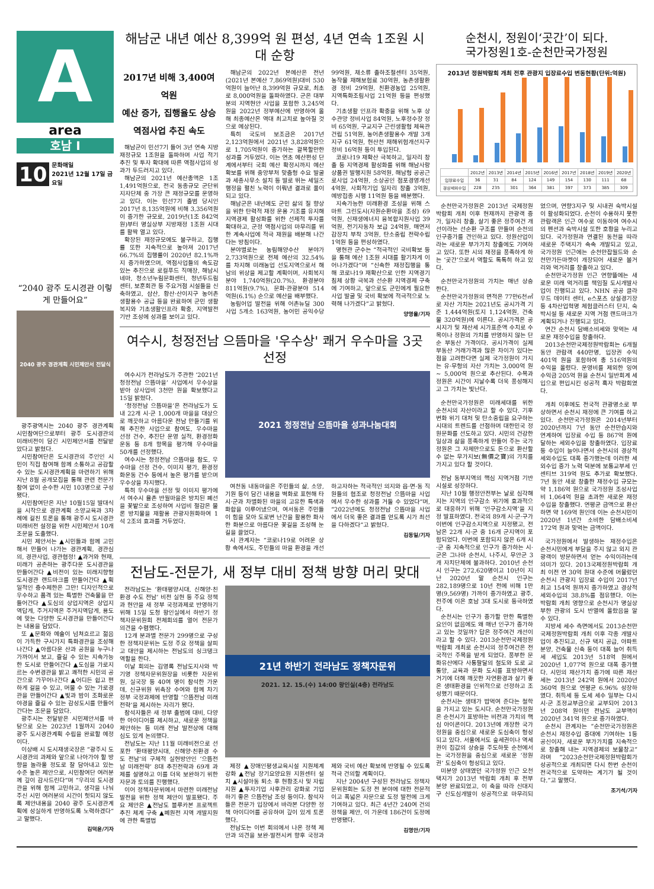A
area
호남 I
10
문화매일
2021년 12월 17일 금요일
“2040 광주 도시경관 이렇게 만들어요”
2040 광주 경관계획 시민제안서 전달식
광주광역시는 2040 광주 경관계획 시민참여단으로부터 광주 도시경관의 미래비전이 담긴 시민제안서를 전달받았다고 밝혔다.
시민참여단은 도시경관의 주인인 시민이 직접 참여해 함께 소통하고 공감할 수 있는 도시경관계획을 마련하기 위해 지난 8월 공개모집을 통해 관련 전문가 참여 없이 순수한 시민 103명으로 구성됐다.
시민참여단은 지난 10월15일 발대식을 시작으로 경관계획 소양교육과 3차례에 걸친 토론을 통해 광주시 도시경관 미래비전 설정을 위한 시민제안서 10개 조문을 도출했다.
시민 제안서는 ▲시민들과 함께 고민해서 만들어 나가는 경관계획, 경관심의, 경관사업, 경관협정! ▲과거와 현재, 미래가 공존하는 광주다운 도시경관을 만들어간다 ▲비전이 있는 미래지향형 도시경관 랜드마크를 만들어간다 ▲획일적인 층수제한은 그만! 디자인적으로 우수하고 품격 있는 특별한 건축물을 만들어간다 ▲도심의 상업지역은 상업지역답게, 주거지역은 주거지역답게, 용도에 맞는 다양한 도시경관을 만들어간다는 내용을 담았다.
또 ▲문화와 예술이 넘쳐흐르고 젊음이 가득한 구시가지 특화경관을 조성해나간다 ▲아름다운 산과 공원을 누구나 가까이서 보고, 즐길 수 있는 지속가능한 도시로 만들어간다 ▲도심을 가로지르는 수변경관을 밝고 쾌적한 시민의 공간으로 가꾸어나간다 ▲어디든 쉽고 편하게 걸을 수 있고, 머물 수 있는 가로경관을 만들어간다 ▲빛과 밤이 조화로운 야경을 즐길 수 있는 감성도시를 만들어간다는 조문을 담았다.
광주시는 전달받은 시민제안서를 바탕으로 오는 2023년 1월까지 2040 광주 도시경관계획 수립을 완료할 예정이다.
이상배 시 도시재생국장은 “광주시 도시경관의 과제와 앞으로 나아가야 할 방향을 놀라울 정도로 잘 담아내고 있는 수준 높은 제안으로, 시민참여단 여러분께 깊이 감사드린다”며 “우리의 도시경관을 위해 함께 고민하고, 생각을 나눠 주신 시민 여러분의 시간이 헛되지 않도록 제안내용을 2040 광주 도시경관계획에 성실하게 반영하도록 노력하겠다”고 말했다.
김덕윤/기자
해남군 내년 예산 8,399억 원 편성, 4년 연속 1조원 시대 순항
2017년 비해 3,400여억원
예산 증가, 집행율도 상승
역점사업 추진 속도
해남군이 민선7기 들어 3년 연속 지방재정규모 1조원을 돌파하며 사업 적기 추진 및 투자 확대에 따른 역점사업의 성과가 두드러지고 있다.
해남군의 2021년 예산총액은 1조 1,491억원으로, 전국 동종규모 군단위 지자단체 중 가장 큰 재정규모를 운영하고 있다. 이는 민선7기 출범 당시인 2017년 8,135억원에 비해 3,356억원이 증가한 규모로, 2019년(1조 842억원)부터 명실상부 지방재정 1조원 시대를 활짝 열고 있다.
확장된 재정규모에도 불구하고, 집행률 또한 지속적으로 높아져 2017년 66.7%의 집행률이 2020년 82.1%까지 증가하였으며, 역점사업들의 속도감 있는 추진으로 로컬푸드 직매장, 해남시네마, 청소년누림문화센터, 청년두드림센터, 보훈회관 등 주요거점 시설들을 신축하였고, 삼산, 황산·산이지구 농어촌 생활용수 공급 등을 완료하여 군민 생활복지와 기초생활인프라 확충, 지역발전 기반 조성에 성과를 보이고 있다.
해남군의 2022년 본예산은 전년(2021년 본예산 7,869억원)대비 530억원이 늘어난 8,399억원 규모로, 최초로 8,000억원을 돌파하였다. 군은 대부분의 지역현안 사업을 포함한 3,245억원을 2022년 정부예산에 반영하여 올해 최종예산은 역대 최고치로 높아질 것으로 예상된다.
특히 국도비 보조금은 2017년 2,123억원에서 2021년 3,828억원으로 1,705억원이 증가하는 괄목할만한 성과를 거두었다. 이는 연초 예산편성 단계에서부터 국회 예산 확정시까지 예산 확보를 위해 중앙부처 맞춤형 수요 발굴과 세종사무소 설치 등 발로 뛰는 세일즈 행정을 펼친 노력이 이뤄낸 결과로 풀이되고 있다.
해남군은 내년에도 군민 삶의 질 향상을 위한 탄력적 재정 운용 기조를 유지해 지역경제 활성화를 위한 선제적 투자를 확대하고, 군정 역점사업의 마무리를 위한 계속사업에 적극 재원을 배분해 나간다는 방침이다.
분야별로는 농림해양수산 분야가 2,733억원으로 전체 예산의 32.54%를 차지해 미래농업 선도지역으로서 해남의 위상을 제고할 계획이며, 사회복지분야 1,740억원(20.7%), 환경분야 811억원(9.7%), 문화·관광분야 514억원(6.1%) 순으로 예산을 배부했다.
농림어업 발전을 위해 어촌뉴딜 300사업 5개소 163억원, 농어민 공익수당 99억원, 채소류 출하조절센터 35억원, 농작물 재해보험료 30억원, 농촌생활환경 정비 29억원, 친환경농업 25억원, 지역특화조림사업 21억원 등을 편성했다.
기초생활 인프라 확충을 위해 노후 상수관망 정비사업 84억원, 노후정수장 정비 65억원, 구교지구 근린생활형 체육관 건립 51억원, 농어촌생활용수 개발 3개지구 61억원, 현산천 재해위험개선지구 정비 16억원 등이 투입된다.
코로나19 재확산 극복하고, 일자리 창출 등 지역경제 활성화를 위해 해남사랑상품권 발행지원 58억원, 해남형 공공근로사업 24억원, 소상공인 점포경영개선 4억원, 사회적기업 일자리 창출 3억원, 예방접종 시행 11억원 등을 배분했다.
지속가능한 미래환경 조성을 위해 스마트 그린도시(자원순환마을 조성) 69억원, 신재생에너지 융복합지원사업 39억원, 전기자동차 보급 24억원, 매연저감장치 부착 3억원, 탄소중립 전략수립 1억원 등을 편성하였다.
명현관 군수는 “적극적인 국비확보 등을 통해 예산 1조원 시대를 활기차게 이어나가겠다”며 “신속한 재정집행을 통해 코로나19 재확산으로 인한 지역경기 침체 상황 극복과 선순환 지역경제 구축에 기여하고, 앞으로도 군민에게 필요한 사업 발굴 및 국비 확보에 적극적으로 노력해 나가겠다”고 밝혔다.
양영율/기자
여수시, 청정전남 으뜸마을 '우수상' 쾌거 우수마을 3곳 선정
여수시가 전라남도가 주관한 ‘2021년 청정전남 으뜸마을’ 사업에서 우수상을 받아 상사업비 3천만 원을 확보했다고 15일 밝혔다.
‘청정전남 으뜸마을’은 전라남도가 도내 22개 시·군 1,000개 마을을 대상으로 깨끗하고 아름다운 전남 만들기를 위해 추진한 사업으로 참여도, 우수마을 선정 건수, 추진단 운영 실적, 환경정화운동 등 8개 항목을 평가해 우수마을 50개를 선정했다.
여수시는 청정전남 으뜸마을 참도, 우수마을 선정 건수, 이미지 평가, 환경정화운동 건수 등에서 높은 평가를 받으며 우수상을 차지했다.
특히 우수마을 선정 및 이미지 평가에서 여수시 율촌 반월마을은 방치된 폐선을 꽃밭으로 조성하여 사업비 절감은 물론 방치물을 재활용 관광자원화하여 1석 2조의 효과를 거두었다.
2021 청정전남 으뜸마을 성과나눔대회
여천동 내동마을은 주민들의 삶, 소망, 기원 등이 담긴 내용을 벽화로 표현해 타 시·군과 차별화된 마을의 고유한 특색과 화합을 이루어냈으며, 여서동은 주민들이 힘을 모아 도로변 난간을 활용한 화사한 화분으로 아름다운 꽃길을 조성해 눈길을 끌었다.
시 관계자는 “코로나19로 어려운 상황 속에서도, 주민들의 마을 환경을 개선하고자하는 적극적인 의지와 읍·면·동 직원들의 협조로 청정전남 으뜸마을 사업에서 우수한 성과를 거둘 수 있었다”며, “2022년에도 청정전남 으뜸마을 사업에서 더욱 좋은 결과를 얻도록 시가 최선을 다하겠다”고 밝혔다.
김동일/기자
전남도-전문가, 새 정부 대비 정책 방향 머리 맞대
전라남도는 ‘환태평양시대, 신해양·친환경 수도 전남’ 비전 실현 등 주요 정책과 현안을 새 정부 국정과제로 반영하기 위해 15일 도청 왕인실에서 하반기 정책자문위원회 전체회의를 열어 전문가 의견을 수렴했다.
12개 분과별 전문가 299명으로 구성한 정책자문위는 도정 주요 정책을 살피고 대안을 제시하는 전남도의 싱크탱크 역할을 한다.
이날 회의는 김영록 전남도지사와 박기영 정책자문위원장을 비롯한 자문위원, 실국장 등 40여 명이 참석한 가운데, 신규위원 위촉장 수여와 함께 차기 정부 국정과제에 반영할 ‘으뜸전남 미래전략’을 제시하는 자리가 됐다.
참석자들은 새 정부 출범에 대비, 다양한 아이디어를 제시하고, 새로운 정책을 제안하는 등 미래 전남 발전상에 대해 심도 있게 논의했다.
전남도는 지난 11월 미래비전으로 선포한 ‘환태평양시대, 신해양·친환경 수도 전남’의 구체적 실현방안인 ‘으뜸전남 미래전략’ 8대 추진전략과 69개 과제를 설명하고 이를 더욱 보완하기 위한 자문과 토의를 진행했다.
이어 정책자문위에서 마련한 미래전남 발전을 위한 정책 제안이 발표됐다. 주요 제안은 ▲전남도 블루카본 프로젝트 추진 체계 구축 ▲폐원전 지역 개발지원에 관한 특별법
21년 하반기 전라남도 정책자문위
2021. 12. 15.(수) 14:00 왕인실(4층) 전라남도
제정 ▲장애인평생교육시설 지원체계 강화 ▲전남 장기요양요원 지원센터 설치 ▲시설아동 퇴소 후 현황조사 및 자립지원 ▲투자기업 사후관리 강화로 기업하기 좋은 으뜸전남 조성 등이다. 참석자들은 전문가 입장에서 바라본 다양한 정책 아이디어를 공유하며 깊이 있게 토론했다.
전남도는 이번 회의에서 나온 정책 제안과 의견을 보완·발전시켜 향후 국정과제와 국비 예산 확보에 반영될 수 있도록 적극 건의할 계획이다.
지난 2004년 구성된 전라남도 정책자문위원회는 도정 전 분야에 대한 전문적이고 폭넓은 자문으로 도정 발전에 크게 기여하고 있다. 최근 4년간 240여 건의 정책을 제안, 이 가운데 186건이 도정에 반영됐다.
김영안/기자
순천시, 정원이‘곳간’이 되다.
국가정원1호-순천만국가정원
2013년 정원박람회 개최 전후 관광지 입장료수입 변동현황(단위:억원)
| | 2012년 | 2013년 | 2014년 | 2015년 | 2016년 | 2017년 | 2018년 | 2019년 | 2020년 |
| --- | --- | --- | --- | --- | --- | --- | --- | --- | --- |
| 입장료수입 | 36 | 31 | 84 | 124 | 149 | 154 | 130 | 111 | 68 |
| 경상세외수입 | 228 | 235 | 301 | 364 | 381 | 397 | 373 | 385 | 309 |
순천만국가정원은 2013년 국제정원박람회 개최 이후 현재까지 관광객 증가, 일자리 창출, 살기 좋은 정주여건 개선이라는 선순환 구조를 만들며 순천의 인구증가를 견인하고 있다. 정원산업이라는 새로운 부가가치 창출에도 기여하고 있다. 또한 시의 재정을 풍족하게 하는 ‘곳간’으로서 역할도 톡톡히 하고 있다.
순천만국가정원의 가치는 매년 상승한다.
순천만국가정원의 면적은 77만6천㎡로 자산 가치는 2021년도 공시가격 기준 1,444억원(토지 1,124억원, 건축물 320억원)에 이른다. 공시가격은 공시지가 및 재산세 시가표준액 수치로 수목이나 정원의 가치를 반영하지 않는 단순 부동산 가격이다. 공시가격이 실제 부동산 거래가격과 많은 차이가 있다는 점을 고려한다면 실제 국가정원이 가지는 유·무형의 자산 가치는 3,000억 원 ~ 5,000억 원으로 추산된다. 수목과 정원은 시간이 지날수록 더욱 풍성해지고 그 가치는 빛난다.
순천만국가정원은 미래세대를 위한 순천시의 자산이라고 할 수 있다. 기후변화 위기 대처 및 탄소중립을 요구하는 시대의 트렌드를 선점하며 대한민국 정원문화를 선도하고 있다. 시민의 건강한 일상과 삶을 풍족하게 만들어 주는 국가정원은 그 자체만으로도 돈으로 환산할 수 없는 무가지보(無價之寶)의 가치를 가지고 있다 할 것이다.
전남 동부지역의 핵심 지역거점 기반시설로 성장하다.
지난 10월 행정안전부는 날로 심각해지는 지역의 인구감소 위기에 효과적으로 대응하기 위해 ‘인구감소지역’을 지정 발표하였다. 전국의 89개 시·군·구가 이번에 인구감소지역으로 지정됐고, 전남은 22개 시·군 중 16개 군지역이 포함되었다. 이번에 포함되지 않은 6개 시·군 중 지속적으로 인구가 증가하는 시·군은 그나마 순천시, 나주시, 무안군 3개 자치단체에 불과하다. 2010년 순천시 인구는 272,620명이고 10년이 지난 2020년 말 순천시 인구는 282,189명으로 10년 전에 비해 1만명(9,569명) 가까이 증가하였고 광주, 전주에 이은 호남 3대 도시로 등극하였다.
순천시는 인구가 증가할 만한 특별한 요인이 없음에도 왜 매년 인구가 증가하고 있는 것일까? 답은 정주여건 개선이라고 할 수 있다. 2013순천만국제정원박람회 개최로 순천시의 정주여건은 전국적인 주목을 받게 되었다. 풍부한 문화유산에다 사통팔달의 철도와 도로 교통망, 교육과 문화 도시를 표방하면서 거기에 더해 깨끗한 자연환경과 살기 좋은 생태환경을 인위적으로 선정하고 조성했기 때문이다.
순천시는 생태가 밥먹여 준다는 철학을 가지고 있는 도시다. 순천만국가정원은 순천시가 표방하는 비전과 가치의 핵심 아이콘이다. 2013년에 개장한 국가정원을 중심으로 새로운 도심축이 형성되고 있다. 서울에서도 숲세권이나 역세권이 집값의 상승을 주도하듯 순천에서는 국가정원을 중심으로 새로운 ‘정원권’ 도심축이 형성되고 있다.
미분양 상태였던 국가정원 인근 오천택지가 2013년 박람회 개최 후 전부 분양 완료되었고, 이 축을 따라 신대지구 신도심개발이 성공적으로 마무리되었으며, 연향3지구 및 시내권 숙박시설이 활성화되었다. 순천이 수용하지 못한 관람객은 인근 여수로 이동하여 여수시의 펜션과 숙박시설 또한 호황을 누리고 있다. 국가정원과 연결된 동천을 따라 새로운 주택지가 속속 개발되고 있고, 국가정원 인근에는 순천만잡월드와 순천만가든마켓이 개장되어 새로운 볼거리와 먹거리를 창출하고 있다.
순천만국가정원 인근 연향뜰에는 새로운 미래 먹거리를 책임질 도시개발사업이 진행되고 있다. NHN 공공 클라우드 데이터 센터, e스포츠 상설경기장 등 4차산업혁명 체험클러스터 단지, 숙박시설 등 새로운 지역 거점 랜드마크가 계획되거나 진행되고 있다.
연간 순천시 담배소비세와 맞먹는 새로운 재정수입을 창출하다.
2013순천만국제정원박람회는 6개월 동안 관람객 440만명, 입장권 수익 401억 원을 포함하여 총 516억원의 수익을 올렸다. 운영비를 제외한 잉여 수익금 205억 원을 순천시 일반회계 세입으로 편입시킨 성공적 흑자 박람회였다.
개최 이후에도 전국적 관광명소로 부상하면서 순천시 재정에 큰 기여를 하고 있다. 순천만국가정원은 2014년부터 2020년까지 7년 동안 순천만습지와 연계하여 입장료 수입 등 867억 원에 달하는 세외수입을 창출하였다. 입장료 등 수입이 늘어나면서 순천시의 경상적 세외수입도 대폭 증가했는데 이러한 세외수입 증가 노력 덕분에 보통교부세 인센티브 319억 원도 추가로 확보했다. 7년 동안 새로 창출한 재정수입 규모는 약 1,186억 원으로 국가정원 조성사업비 1,064억 원을 초과한 새로운 재정수입을 창출했다. 연평균 금액으로 환산하면 약 169억 원인데 이는 순천시민이 2020년 1년간 소비한 담배소비세 172억 원과 맞먹는 금액이다.
국가정원에서 발생하는 재정수입은 순천시민에게 부담을 주지 않고 외지 관광객이 방문하면서 얻는 수익이라는데 의미가 있다. 2013국제정원박람회 개최 이전 연 30억 원대 수준에 머물렀던 순천시 관광지 입장료 수입이 2017년 최고 154억 원까지 증가하였고 경상적 세외수입의 38.8%를 점유했다. 이는 박람회 개최 영향으로 순천시가 명실상부한 관광의 도시 반열에 올랐음을 알 수 있다.
지방세 세수 측면에서도 2013순천만국제정원박람회 개최 이후 각종 개발사업이 추진되고, 신규 택지 공급, 아파트 분양, 건축물 신축 등이 대폭 늘어 취득세 세입도 2013년 518억 원에서 2020년 1,077억 원으로 대폭 증가했다. 시민의 재산가치 증가에 따른 재산세는 2013년 242억 원에서 2020년 360억 원으로 연평균 6.96% 성장하였다. 취득세 등 도세 세수 일부는 다시 시·군 조정교부금으로 교부되어 2013년 208억 원이던 전남도 교부액이 2020년 341억 원으로 증가하였다.
순천시 관계자는 “순천만국가정원은 순천시 재정수입 증대에 기여하는 1등 공신이자, 새로운 부가가치를 지속적으로 창출해 내는 지역경제의 보물창고”라며 “2023순천만국제정원박람회가 성공적으로 개최되면 다시 한번 순천이 전국적으로 도약하는 계기가 될 것이다.”고 말했다.
조기석/기자